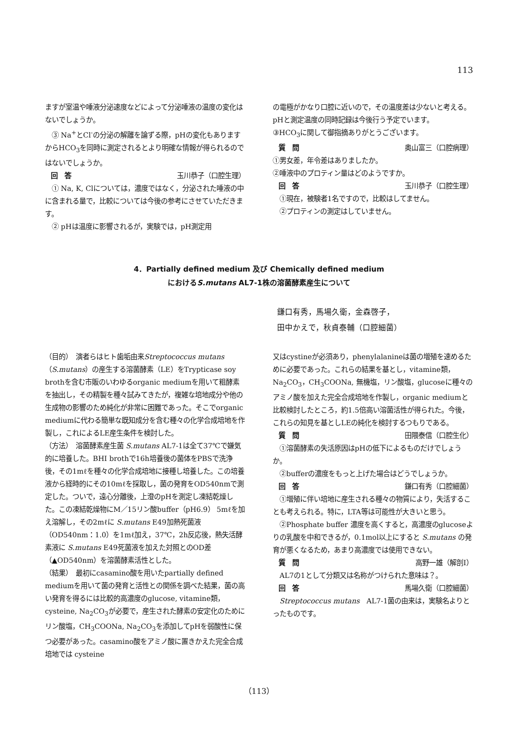113
ますが室温や唾液分泌速度などによって分泌唾液の温度の変化はないでしょうか。
　③ Na<sup>+</sup>とCl<sup>-</sup>の分泌の解離を論ずる際，pHの変化もありますからHCO<sub>3</sub>を同時に測定されるとより明確な情報が得られるのではないでしょうか。
回　答 玉川恭子（口腔生理）
　① Na, K, Clについては，濃度ではなく，分泌された唾液の中に含まれる量で，比較については今後の参考にさせていただきます。
　② pHは温度に影響されるが，実験では，pH測定用
の電極がかなり口腔に近いので，その温度差は少ないと考える。pHと測定温度の同時記録は今後行う予定でいます。
③HCO<sub>3</sub>に関して御指摘ありがとうございます。
質　問 奥山富三（口腔病理）
①男女差，年令差はありましたか。
②唾液中のプロティン量はどのようですか。
回　答 玉川恭子（口腔生理）
　①現在，被験者1名ですので，比較はしてません。
　②プロティンの測定はしていません。
4．Partially defined medium 及び Chemically defined medium
におけるS.mutans AL7-1株の溶菌酵素産生について
鎌口有秀，馬場久衛，金森啓子，
田中かえで，秋貞泰輔（口腔細菌）
（目的）　演者らはヒト歯垢由来Streptococcus mutans（S.mutans）の産生する溶菌酵素（LE）をTrypticase soy brothを含む市販のいわゆるorganic mediumを用いて粗酵素を抽出し，その精製を種々試みてきたが，複雑な培地成分や他の生成物の影響のため純化が非常に困難であった。そこでorganic mediumに代わる簡単な既知成分を含む種々の化学合成培地を作製し，これによるLE産生条件を検討した。
（方法）　溶菌酵素産生菌 S.mutans AL7-1は全て37℃で嫌気的に培養した。BHI brothで16h培養後の菌体をPBSで洗浄後，その1mℓを種々の化学合成培地に接種し培養した。この培養液から経時的にその10mℓを採取し，菌の発育をOD540nmで測定した。ついで，遠心分離後，上澄のpHを測定し凍結乾燥した。この凍結乾燥物にM／15リン酸buffer（pH6.9） 5mℓを加え溶解し，その2mℓに S.mutans E49加熱死菌液（OD540nm：1.0）を1mℓ加え，37℃，2h反応後，熱失活酵素液に S.mutans E49死菌液を加えた対照とのOD差（▲OD540nm）を溶菌酵素活性とした。
（結果）　最初にcasamino酸を用いたpartially defined mediumを用いて菌の発育と活性との関係を調べた結果，菌の高い発育を得るには比較的高濃度のglucose, vitamine類，cysteine, Na<sub>2</sub>CO<sub>3</sub>が必要で，産生された酵素の安定化のためにリン酸塩，CH<sub>3</sub>COONa, Na<sub>2</sub>CO<sub>3</sub>を添加してpHを弱酸性に保つ必要があった。casamino酸をアミノ酸に置きかえた完全合成培地では cysteine
又はcystineが必須あり，phenylalanineは菌の増殖を速めるために必要であった。これらの結果を基とし，vitamine類，Na<sub>2</sub>CO<sub>3</sub>，CH<sub>3</sub>COONa, 無機塩，リン酸塩，glucoseに種々のアミノ酸を加えた完全合成培地を作製し，organic mediumと比較検討したところ，約1.5倍高い溶菌活性が得られた。今後，これらの知見を基としLEの純化を検討するつもりである。
質　問 田隈泰信（口腔生化）
　①溶菌酵素の失活原因はpHの低下によるものだけでしょうか。
　②bufferの濃度をもっと上げた場合はどうでしょうか。
回　答 鎌口有秀（口腔細菌）
　①増殖に伴い培地に産生される種々の物質により，失活することも考えられる。特に，LTA等は可能性が大きいと思う。
　②Phosphate buffer 濃度を高くすると，高濃度のglucoseよりの乳酸を中和できるが，0.1mol以上にすると S.mutans の発育が悪くなるため，あまり高濃度では使用できない。
質　問 高野一雄（解剖Ⅰ）
　AL7の1として分類又は名称がつけられた意味は？。
回　答 馬場久衛（口腔細菌）
　Streptococcus mutans　AL7-1菌の由来は，実験名よりとったものです。
（113）